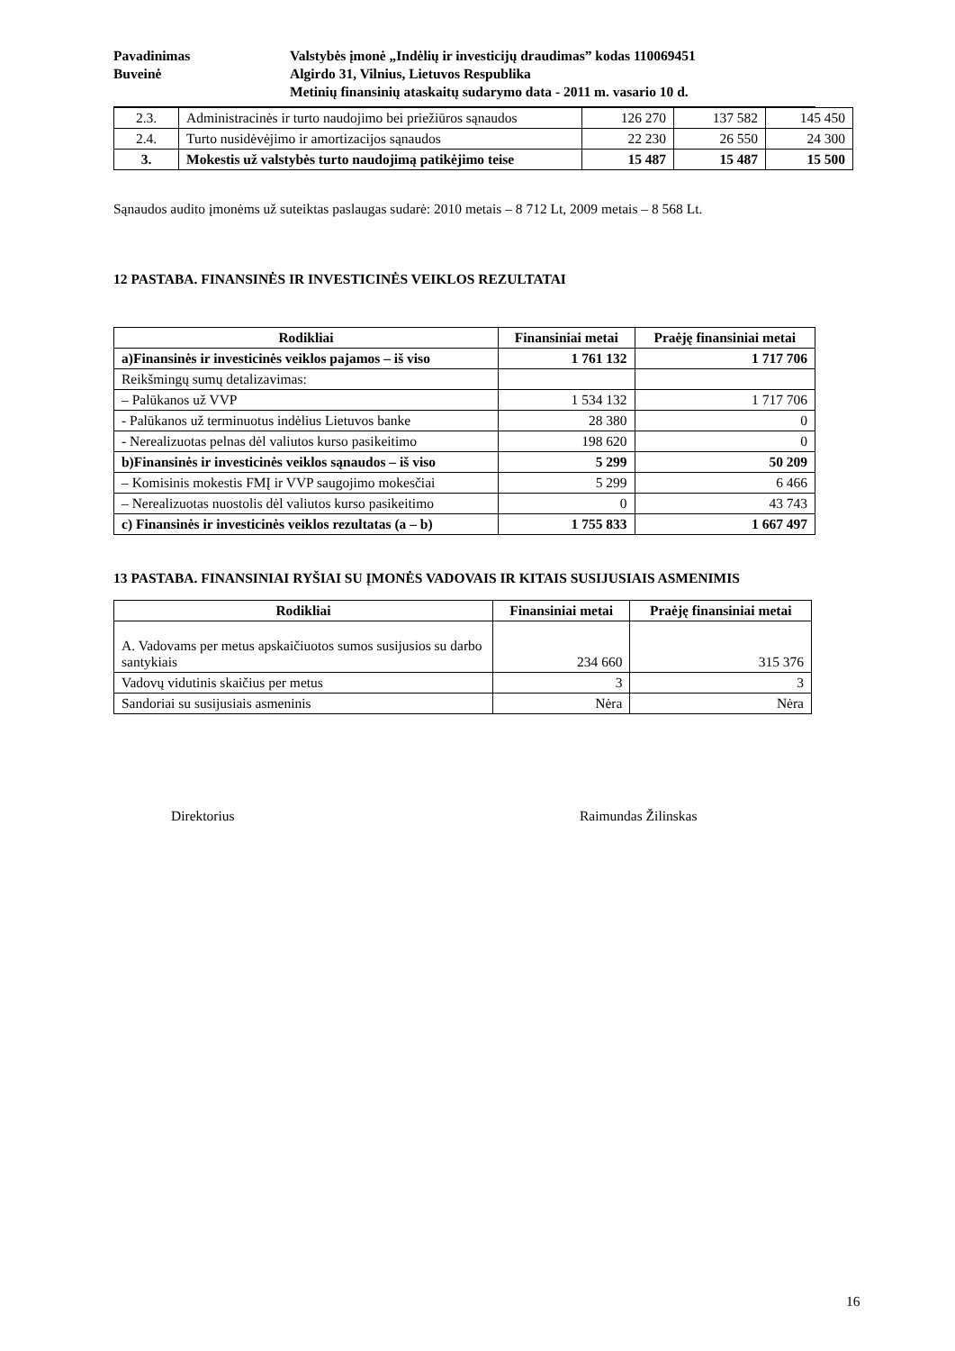Pavadinimas Valstybės įmonė „Indėlių ir investicijų draudimas” kodas 110069451
Buveinė Algirdo 31, Vilnius, Lietuvos Respublika
Metinių finansinių ataskaitų sudarymo data - 2011 m. vasario 10 d.
| 2.3. | Administracinės ir turto naudojimo bei priežiūros sąnaudos | 126 270 | 137 582 | 145 450 |
| 2.4. | Turto nusidėvėjimo ir amortizacijos sąnaudos | 22 230 | 26 550 | 24 300 |
| 3. | Mokestis už valstybės turto naudojimą patikėjimo teise | 15 487 | 15 487 | 15 500 |
Sąnaudos audito įmonėms už suteiktas paslaugas sudarė: 2010 metais – 8 712 Lt, 2009 metais – 8 568 Lt.
12 PASTABA. FINANSINĖS IR INVESTICINĖS VEIKLOS REZULTATAI
| Rodikliai | Finansiniai metai | Praėję finansiniai metai |
| --- | --- | --- |
| a)Finansinės ir investicinės veiklos pajamos – iš viso | 1 761 132 | 1 717 706 |
| Reikšmingų sumų detalizavimas: | | |
| – Palūkanos už VVP | 1 534 132 | 1 717 706 |
| - Palūkanos už terminuotus indėlius Lietuvos banke | 28 380 | 0 |
| - Nerealizuotas pelnas dėl valiutos kurso pasikeitimo | 198 620 | 0 |
| b)Finansinės ir investicinės veiklos sąnaudos – iš viso | 5 299 | 50 209 |
| – Komisinis mokestis FMĮ ir VVP saugojimo mokesčiai | 5 299 | 6 466 |
| – Nerealizuotas nuostolis dėl valiutos kurso pasikeitimo | 0 | 43 743 |
| c) Finansinės ir investicinės veiklos rezultatas (a – b) | 1 755 833 | 1 667 497 |
13 PASTABA. FINANSINIAI RYŠIAI SU ĮMONĖS VADOVAIS IR KITAIS SUSIJUSIAIS ASMENIMIS
| Rodikliai | Finansiniai metai | Praėję finansiniai metai |
| --- | --- | --- |
| A. Vadovams per metus apskaičiuotos sumos susijusios su darbo santykiais | 234 660 | 315 376 |
| Vadovų vidutinis skaičius per metus | 3 | 3 |
| Sandoriai su susijusiais asmeninis | Nėra | Nėra |
Direktorius Raimundas Žilinskas
16